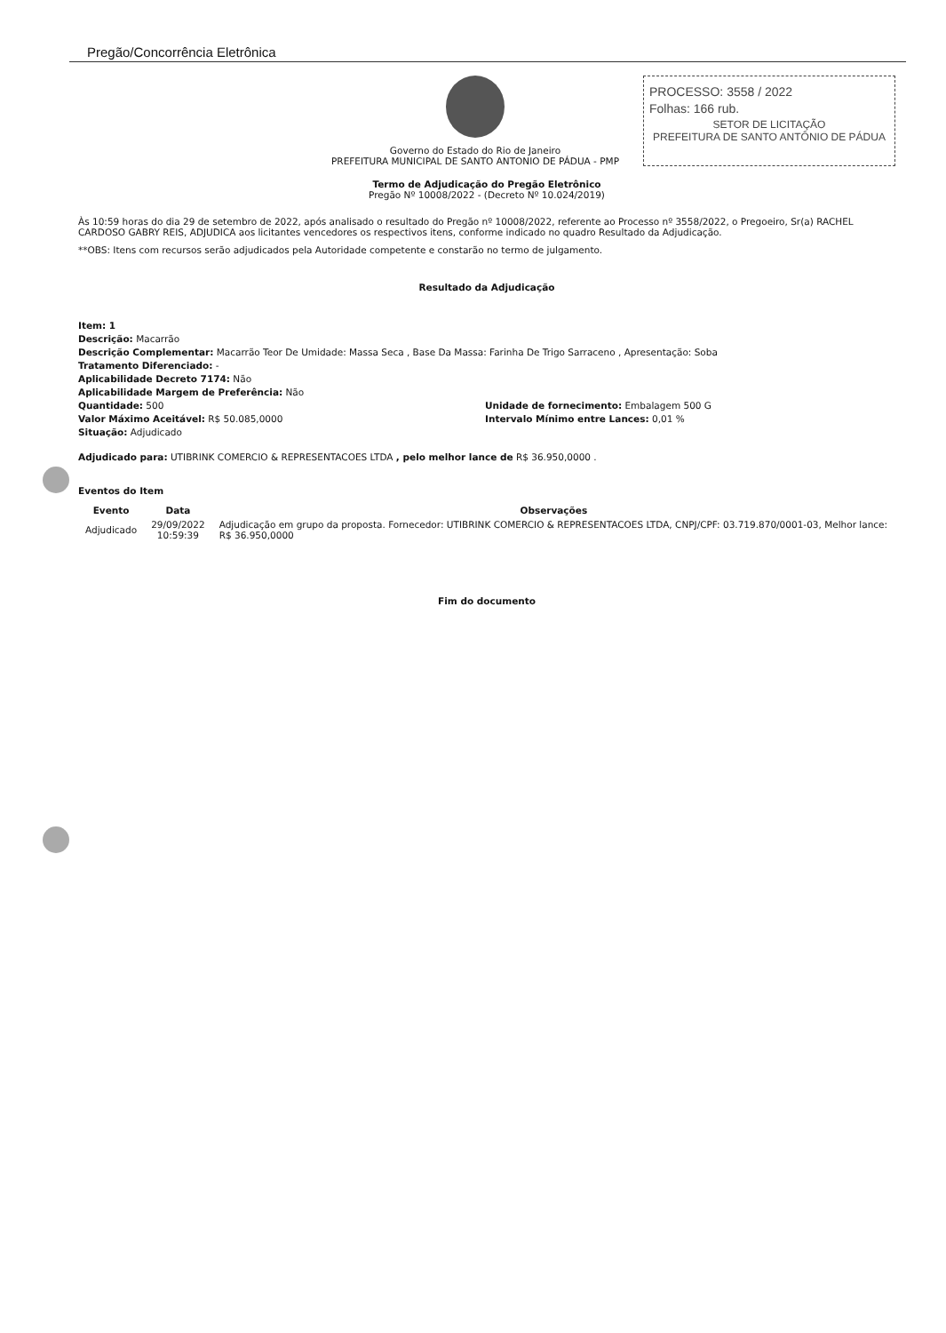Pregão/Concorrência Eletrônica
Governo do Estado do Rio de Janeiro
PREFEITURA MUNICIPAL DE SANTO ANTONIO DE PÁDUA - PMP
PROCESSO: 3558 / 2022
Folhas: 166 rub.
SETOR DE LICITAÇÃO
PREFEITURA DE SANTO ANTÔNIO DE PÁDUA
Termo de Adjudicação do Pregão Eletrônico
Pregão Nº 10008/2022 - (Decreto Nº 10.024/2019)
Às 10:59 horas do dia 29 de setembro de 2022, após analisado o resultado do Pregão nº 10008/2022, referente ao Processo nº 3558/2022, o Pregoeiro, Sr(a) RACHEL CARDOSO GABRY REIS, ADJUDICA aos licitantes vencedores os respectivos itens, conforme indicado no quadro Resultado da Adjudicação.
**OBS: Itens com recursos serão adjudicados pela Autoridade competente e constarão no termo de julgamento.
Resultado da Adjudicação
Item: 1
Descrição: Macarrão
Descrição Complementar: Macarrão Teor De Umidade: Massa Seca , Base Da Massa: Farinha De Trigo Sarraceno , Apresentação: Soba
Tratamento Diferenciado: -
Aplicabilidade Decreto 7174: Não
Aplicabilidade Margem de Preferência: Não
Quantidade: 500 Unidade de fornecimento: Embalagem 500 G
Valor Máximo Aceitável: R$ 50.085,0000 Intervalo Mínimo entre Lances: 0,01 %
Situação: Adjudicado
Adjudicado para: UTIBRINK COMERCIO & REPRESENTACOES LTDA , pelo melhor lance de R$ 36.950,0000 .
Eventos do Item
| Evento | Data | Observações |
| --- | --- | --- |
| Adjudicado | 29/09/2022 10:59:39 | Adjudicação em grupo da proposta. Fornecedor: UTIBRINK COMERCIO & REPRESENTACOES LTDA, CNPJ/CPF: 03.719.870/0001-03, Melhor lance: R$ 36.950,0000 |
Fim do documento